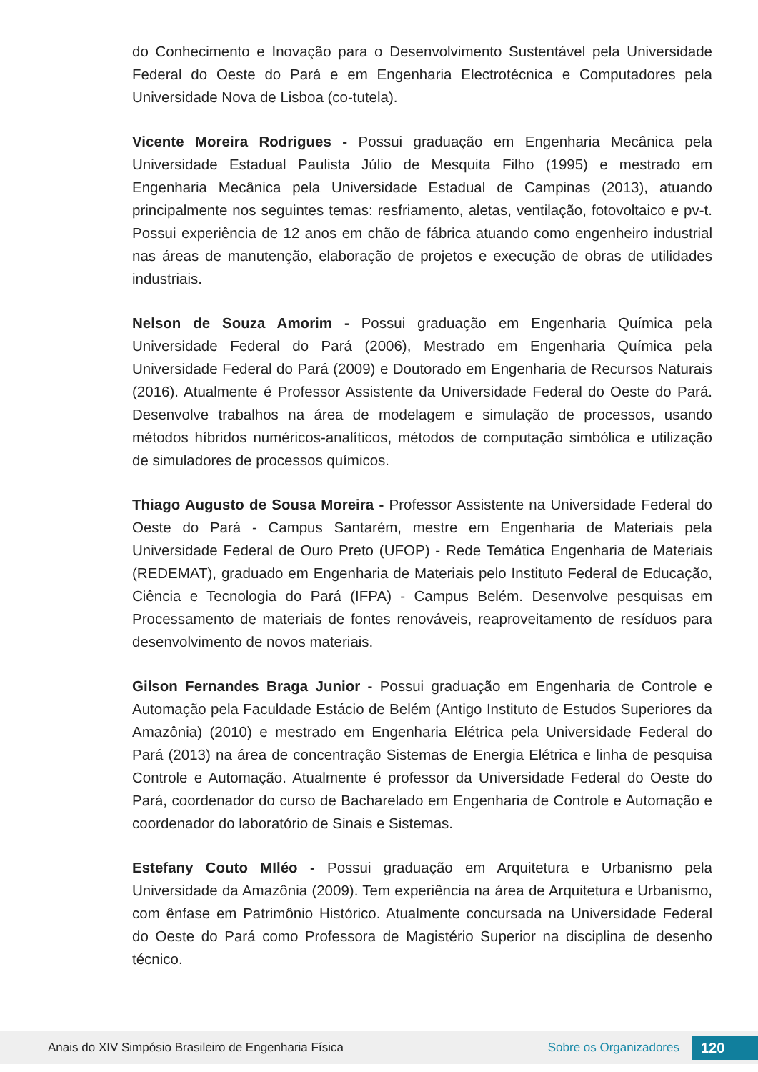do Conhecimento e Inovação para o Desenvolvimento Sustentável pela Universidade Federal do Oeste do Pará e em Engenharia Electrotécnica e Computadores pela Universidade Nova de Lisboa (co-tutela).
Vicente Moreira Rodrigues - Possui graduação em Engenharia Mecânica pela Universidade Estadual Paulista Júlio de Mesquita Filho (1995) e mestrado em Engenharia Mecânica pela Universidade Estadual de Campinas (2013), atuando principalmente nos seguintes temas: resfriamento, aletas, ventilação, fotovoltaico e pv-t. Possui experiência de 12 anos em chão de fábrica atuando como engenheiro industrial nas áreas de manutenção, elaboração de projetos e execução de obras de utilidades industriais.
Nelson de Souza Amorim - Possui graduação em Engenharia Química pela Universidade Federal do Pará (2006), Mestrado em Engenharia Química pela Universidade Federal do Pará (2009) e Doutorado em Engenharia de Recursos Naturais (2016). Atualmente é Professor Assistente da Universidade Federal do Oeste do Pará. Desenvolve trabalhos na área de modelagem e simulação de processos, usando métodos híbridos numéricos-analíticos, métodos de computação simbólica e utilização de simuladores de processos químicos.
Thiago Augusto de Sousa Moreira - Professor Assistente na Universidade Federal do Oeste do Pará - Campus Santarém, mestre em Engenharia de Materiais pela Universidade Federal de Ouro Preto (UFOP) - Rede Temática Engenharia de Materiais (REDEMAT), graduado em Engenharia de Materiais pelo Instituto Federal de Educação, Ciência e Tecnologia do Pará (IFPA) - Campus Belém. Desenvolve pesquisas em Processamento de materiais de fontes renováveis, reaproveitamento de resíduos para desenvolvimento de novos materiais.
Gilson Fernandes Braga Junior - Possui graduação em Engenharia de Controle e Automação pela Faculdade Estácio de Belém (Antigo Instituto de Estudos Superiores da Amazônia) (2010) e mestrado em Engenharia Elétrica pela Universidade Federal do Pará (2013) na área de concentração Sistemas de Energia Elétrica e linha de pesquisa Controle e Automação. Atualmente é professor da Universidade Federal do Oeste do Pará, coordenador do curso de Bacharelado em Engenharia de Controle e Automação e coordenador do laboratório de Sinais e Sistemas.
Estefany Couto MIléo - Possui graduação em Arquitetura e Urbanismo pela Universidade da Amazônia (2009). Tem experiência na área de Arquitetura e Urbanismo, com ênfase em Patrimônio Histórico. Atualmente concursada na Universidade Federal do Oeste do Pará como Professora de Magistério Superior na disciplina de desenho técnico.
Anais do XIV Simpósio Brasileiro de Engenharia Física Sobre os Organizadores 120